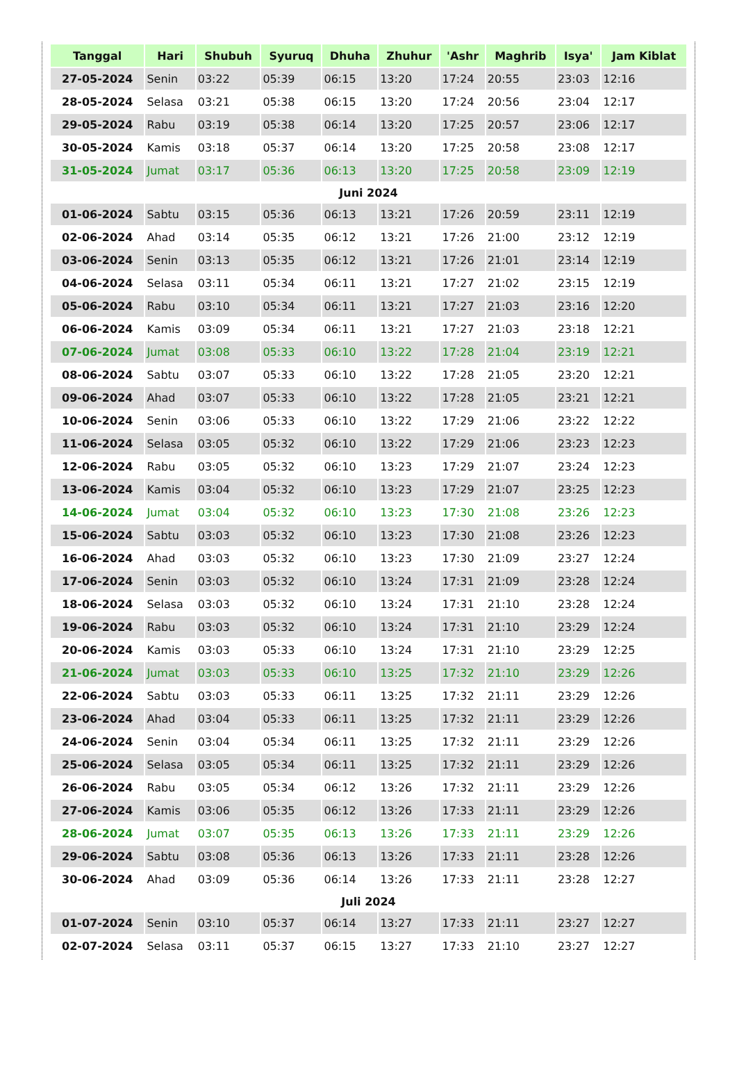| Tanggal | Hari | Shubuh | Syuruq | Dhuha | Zhuhur | 'Ashr | Maghrib | Isya' | Jam Kiblat |
| --- | --- | --- | --- | --- | --- | --- | --- | --- | --- |
| 27-05-2024 | Senin | 03:22 | 05:39 | 06:15 | 13:20 | 17:24 | 20:55 | 23:03 | 12:16 |
| 28-05-2024 | Selasa | 03:21 | 05:38 | 06:15 | 13:20 | 17:24 | 20:56 | 23:04 | 12:17 |
| 29-05-2024 | Rabu | 03:19 | 05:38 | 06:14 | 13:20 | 17:25 | 20:57 | 23:06 | 12:17 |
| 30-05-2024 | Kamis | 03:18 | 05:37 | 06:14 | 13:20 | 17:25 | 20:58 | 23:08 | 12:17 |
| 31-05-2024 | Jumat | 03:17 | 05:36 | 06:13 | 13:20 | 17:25 | 20:58 | 23:09 | 12:19 |
| Juni 2024 | | | | | | | | | |
| 01-06-2024 | Sabtu | 03:15 | 05:36 | 06:13 | 13:21 | 17:26 | 20:59 | 23:11 | 12:19 |
| 02-06-2024 | Ahad | 03:14 | 05:35 | 06:12 | 13:21 | 17:26 | 21:00 | 23:12 | 12:19 |
| 03-06-2024 | Senin | 03:13 | 05:35 | 06:12 | 13:21 | 17:26 | 21:01 | 23:14 | 12:19 |
| 04-06-2024 | Selasa | 03:11 | 05:34 | 06:11 | 13:21 | 17:27 | 21:02 | 23:15 | 12:19 |
| 05-06-2024 | Rabu | 03:10 | 05:34 | 06:11 | 13:21 | 17:27 | 21:03 | 23:16 | 12:20 |
| 06-06-2024 | Kamis | 03:09 | 05:34 | 06:11 | 13:21 | 17:27 | 21:03 | 23:18 | 12:21 |
| 07-06-2024 | Jumat | 03:08 | 05:33 | 06:10 | 13:22 | 17:28 | 21:04 | 23:19 | 12:21 |
| 08-06-2024 | Sabtu | 03:07 | 05:33 | 06:10 | 13:22 | 17:28 | 21:05 | 23:20 | 12:21 |
| 09-06-2024 | Ahad | 03:07 | 05:33 | 06:10 | 13:22 | 17:28 | 21:05 | 23:21 | 12:21 |
| 10-06-2024 | Senin | 03:06 | 05:33 | 06:10 | 13:22 | 17:29 | 21:06 | 23:22 | 12:22 |
| 11-06-2024 | Selasa | 03:05 | 05:32 | 06:10 | 13:22 | 17:29 | 21:06 | 23:23 | 12:23 |
| 12-06-2024 | Rabu | 03:05 | 05:32 | 06:10 | 13:23 | 17:29 | 21:07 | 23:24 | 12:23 |
| 13-06-2024 | Kamis | 03:04 | 05:32 | 06:10 | 13:23 | 17:29 | 21:07 | 23:25 | 12:23 |
| 14-06-2024 | Jumat | 03:04 | 05:32 | 06:10 | 13:23 | 17:30 | 21:08 | 23:26 | 12:23 |
| 15-06-2024 | Sabtu | 03:03 | 05:32 | 06:10 | 13:23 | 17:30 | 21:08 | 23:26 | 12:23 |
| 16-06-2024 | Ahad | 03:03 | 05:32 | 06:10 | 13:23 | 17:30 | 21:09 | 23:27 | 12:24 |
| 17-06-2024 | Senin | 03:03 | 05:32 | 06:10 | 13:24 | 17:31 | 21:09 | 23:28 | 12:24 |
| 18-06-2024 | Selasa | 03:03 | 05:32 | 06:10 | 13:24 | 17:31 | 21:10 | 23:28 | 12:24 |
| 19-06-2024 | Rabu | 03:03 | 05:32 | 06:10 | 13:24 | 17:31 | 21:10 | 23:29 | 12:24 |
| 20-06-2024 | Kamis | 03:03 | 05:33 | 06:10 | 13:24 | 17:31 | 21:10 | 23:29 | 12:25 |
| 21-06-2024 | Jumat | 03:03 | 05:33 | 06:10 | 13:25 | 17:32 | 21:10 | 23:29 | 12:26 |
| 22-06-2024 | Sabtu | 03:03 | 05:33 | 06:11 | 13:25 | 17:32 | 21:11 | 23:29 | 12:26 |
| 23-06-2024 | Ahad | 03:04 | 05:33 | 06:11 | 13:25 | 17:32 | 21:11 | 23:29 | 12:26 |
| 24-06-2024 | Senin | 03:04 | 05:34 | 06:11 | 13:25 | 17:32 | 21:11 | 23:29 | 12:26 |
| 25-06-2024 | Selasa | 03:05 | 05:34 | 06:11 | 13:25 | 17:32 | 21:11 | 23:29 | 12:26 |
| 26-06-2024 | Rabu | 03:05 | 05:34 | 06:12 | 13:26 | 17:32 | 21:11 | 23:29 | 12:26 |
| 27-06-2024 | Kamis | 03:06 | 05:35 | 06:12 | 13:26 | 17:33 | 21:11 | 23:29 | 12:26 |
| 28-06-2024 | Jumat | 03:07 | 05:35 | 06:13 | 13:26 | 17:33 | 21:11 | 23:29 | 12:26 |
| 29-06-2024 | Sabtu | 03:08 | 05:36 | 06:13 | 13:26 | 17:33 | 21:11 | 23:28 | 12:26 |
| 30-06-2024 | Ahad | 03:09 | 05:36 | 06:14 | 13:26 | 17:33 | 21:11 | 23:28 | 12:27 |
| Juli 2024 | | | | | | | | | |
| 01-07-2024 | Senin | 03:10 | 05:37 | 06:14 | 13:27 | 17:33 | 21:11 | 23:27 | 12:27 |
| 02-07-2024 | Selasa | 03:11 | 05:37 | 06:15 | 13:27 | 17:33 | 21:10 | 23:27 | 12:27 |